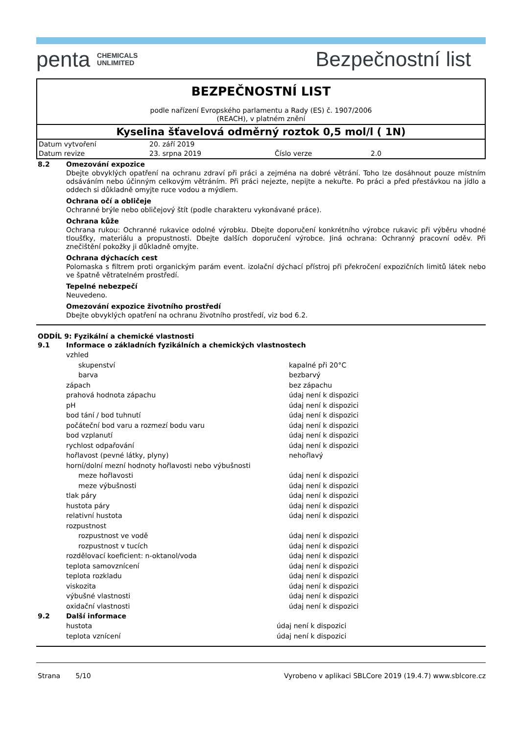penta CHEMICALS
UNLIMITED
Bezpečnostní list
BEZPEČNOSTNÍ LIST
podle nařízení Evropského parlamentu a Rady (ES) č. 1907/2006
(REACH), v platném znění
Kyselina šťavelová odměrný roztok 0,5 mol/l ( 1N)
| Datum vytvoření | 20. září 2019 | | |
| Datum revize | 23. srpna 2019 | Číslo verze | 2.0 |
8.2 Omezování expozice
Dbejte obvyklých opatření na ochranu zdraví při práci a zejména na dobré větrání. Toho lze dosáhnout pouze místním odsáváním nebo účinným celkovým větráním. Při práci nejezte, nepijte a nekuřte. Po práci a před přestávkou na jídlo a oddech si důkladně omyjte ruce vodou a mýdlem.
Ochrana očí a obličeje
Ochranné brýle nebo obličejový štít (podle charakteru vykonávané práce).
Ochrana kůže
Ochrana rukou: Ochranné rukavice odolné výrobku. Dbejte doporučení konkrétního výrobce rukavic při výběru vhodné tloušťky, materiálu a propustnosti. Dbejte dalších doporučení výrobce. Jiná ochrana: Ochranný pracovní oděv. Při znečištění pokožky ji důkladně omyjte.
Ochrana dýchacích cest
Polomaska s filtrem proti organickým parám event. izolační dýchací přístroj při překročení expozičních limitů látek nebo ve špatně větratelném prostředí.
Tepelné nebezpečí
Neuvedeno.
Omezování expozice životního prostředí
Dbejte obvyklých opatření na ochranu životního prostředí, viz bod 6.2.
ODDÍL 9: Fyzikální a chemické vlastnosti
9.1 Informace o základních fyzikálních a chemických vlastnostech
| vzhled | |
| skupenství | kapalné při 20°C |
| barva | bezbarvý |
| zápach | bez zápachu |
| prahová hodnota zápachu | údaj není k dispozici |
| pH | údaj není k dispozici |
| bod tání / bod tuhnutí | údaj není k dispozici |
| počáteční bod varu a rozmezí bodu varu | údaj není k dispozici |
| bod vzplanutí | údaj není k dispozici |
| rychlost odpařování | údaj není k dispozici |
| hořlavost (pevné látky, plyny) | nehořlavý |
| horní/dolní mezní hodnoty hořlavosti nebo výbušnosti | |
| meze hořlavosti | údaj není k dispozici |
| meze výbušnosti | údaj není k dispozici |
| tlak páry | údaj není k dispozici |
| hustota páry | údaj není k dispozici |
| relativní hustota | údaj není k dispozici |
| rozpustnost | |
| rozpustnost ve vodě | údaj není k dispozici |
| rozpustnost v tucích | údaj není k dispozici |
| rozdělovací koeficient: n-oktanol/voda | údaj není k dispozici |
| teplota samovznícení | údaj není k dispozici |
| teplota rozkladu | údaj není k dispozici |
| viskozita | údaj není k dispozici |
| výbušné vlastnosti | údaj není k dispozici |
| oxidační vlastnosti | údaj není k dispozici |
9.2 Další informace
| hustota | údaj není k dispozici |
| teplota vznícení | údaj není k dispozici |
Strana 5/10 Vyrobeno v aplikaci SBLCore 2019 (19.4.7) www.sblcore.cz